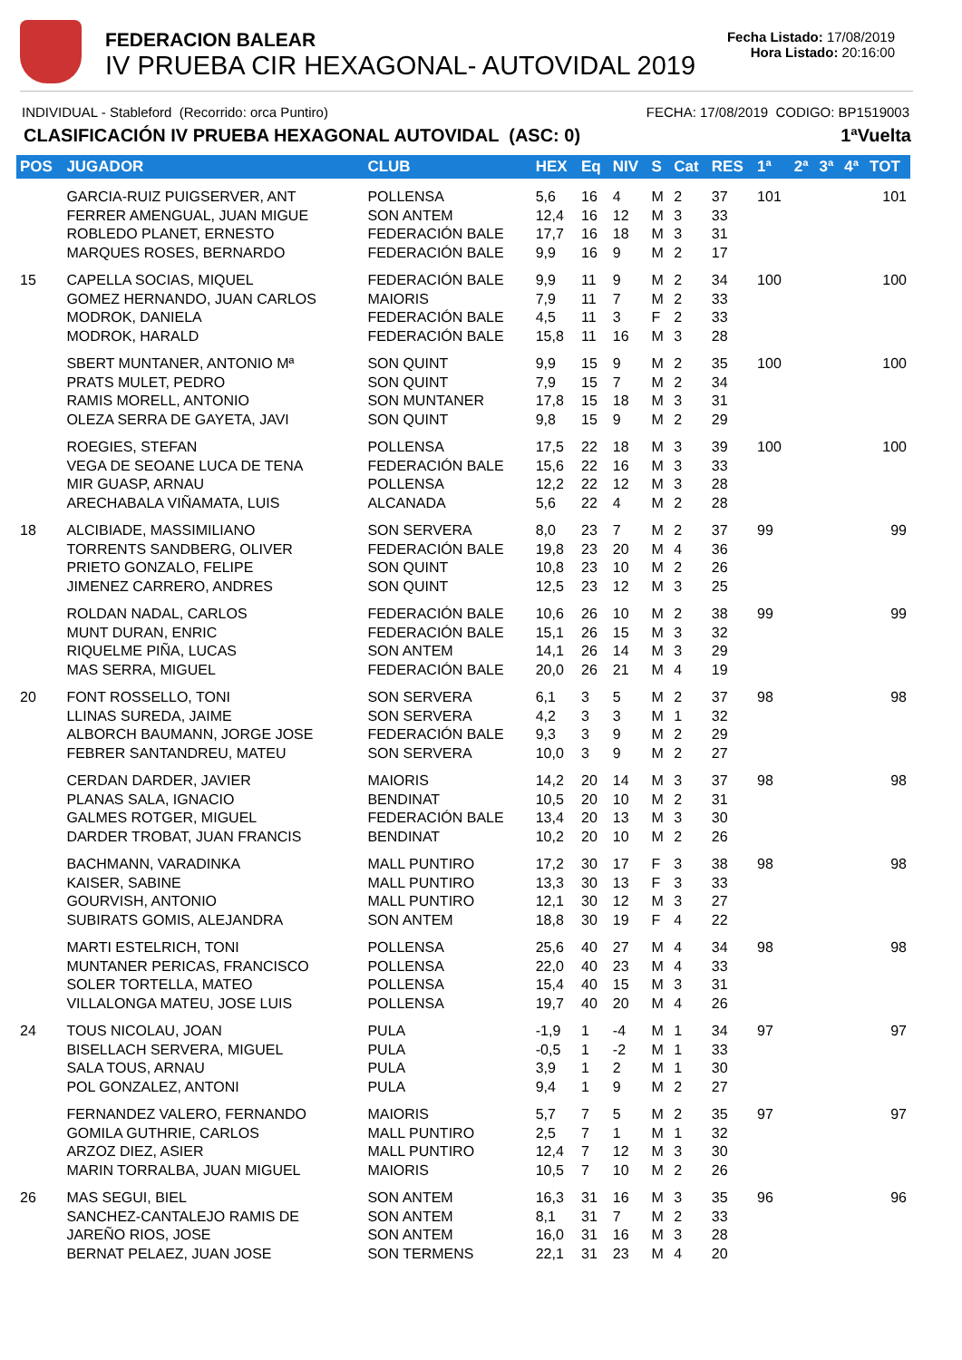FEDERACION BALEAR
IV PRUEBA CIR HEXAGONAL- AUTOVIDAL 2019
Fecha Listado: 17/08/2019
Hora Listado: 20:16:00
INDIVIDUAL - Stableford (Recorrido: orca Puntiro) FECHA: 17/08/2019 CODIGO: BP1519003
CLASIFICACIÓN IV PRUEBA HEXAGONAL AUTOVIDAL (ASC: 0) 1ªVuelta
| POS | JUGADOR | CLUB | HEX | Eq | NIV | S | Cat | RES | 1ª | 2ª | 3ª | 4ª | TOT |
| --- | --- | --- | --- | --- | --- | --- | --- | --- | --- | --- | --- | --- | --- |
| | GARCIA-RUIZ PUIGSERVER, ANT FERRER AMENGUAL, JUAN MIGUE ROBLEDO PLANET, ERNESTO MARQUES ROSES, BERNARDO | POLLENSA SON ANTEM FEDERACIÓN BALE FEDERACIÓN BALE | 5,6 12,4 17,7 9,9 | 16 16 16 16 | 4 12 18 9 | M M M M | 2 3 3 2 | 37 33 31 17 | 101 | | | | 101 |
| 15 | CAPELLA SOCIAS, MIQUEL GOMEZ HERNANDO, JUAN CARLOS MODROK, DANIELA MODROK, HARALD | FEDERACIÓN BALE MAIORIS FEDERACIÓN BALE FEDERACIÓN BALE | 9,9 7,9 4,5 15,8 | 11 11 11 11 | 9 7 3 16 | M M F M | 2 2 2 3 | 34 33 33 28 | 100 | | | | 100 |
| | SBERT MUNTANER, ANTONIO Mª PRATS MULET, PEDRO RAMIS MORELL, ANTONIO OLEZA SERRA DE GAYETA, JAVI | SON QUINT SON QUINT SON MUNTANER SON QUINT | 9,9 7,9 17,8 9,8 | 15 15 15 15 | 9 7 18 9 | M M M M | 2 2 3 2 | 35 34 31 29 | 100 | | | | 100 |
| | ROEGIES, STEFAN VEGA DE SEOANE LUCA DE TENA MIR GUASP, ARNAU ARECHABALA VIÑAMATA, LUIS | POLLENSA FEDERACIÓN BALE POLLENSA ALCANADA | 17,5 15,6 12,2 5,6 | 22 22 22 22 | 18 16 12 4 | M M M M | 3 3 3 2 | 39 33 28 28 | 100 | | | | 100 |
| 18 | ALCIBIADE, MASSIMILIANO TORRENTS SANDBERG, OLIVER PRIETO GONZALO, FELIPE JIMENEZ CARRERO, ANDRES | SON SERVERA FEDERACIÓN BALE SON QUINT SON QUINT | 8,0 19,8 10,8 12,5 | 23 23 23 23 | 7 20 10 12 | M M M M | 2 4 2 3 | 37 36 26 25 | 99 | | | | 99 |
| | ROLDAN NADAL, CARLOS MUNT DURAN, ENRIC RIQUELME PIÑA, LUCAS MAS SERRA, MIGUEL | FEDERACIÓN BALE FEDERACIÓN BALE SON ANTEM FEDERACIÓN BALE | 10,6 15,1 14,1 20,0 | 26 26 26 26 | 10 15 14 21 | M M M M | 2 3 3 4 | 38 32 29 19 | 99 | | | | 99 |
| 20 | FONT ROSSELLO, TONI LLINAS SUREDA, JAIME ALBORCH BAUMANN, JORGE JOSE FEBRER SANTANDREU, MATEU | SON SERVERA SON SERVERA FEDERACIÓN BALE SON SERVERA | 6,1 4,2 9,3 10,0 | 3 3 3 3 | 5 3 9 9 | M M M M | 2 1 2 2 | 37 32 29 27 | 98 | | | | 98 |
| | CERDAN DARDER, JAVIER PLANAS SALA, IGNACIO GALMES ROTGER, MIGUEL DARDER TROBAT, JUAN FRANCIS | MAIORIS BENDINAT FEDERACIÓN BALE BENDINAT | 14,2 10,5 13,4 10,2 | 20 20 20 20 | 14 10 13 10 | M M M M | 3 2 3 2 | 37 31 30 26 | 98 | | | | 98 |
| | BACHMANN, VARADINKA KAISER, SABINE GOURVISH, ANTONIO SUBIRATS GOMIS, ALEJANDRA | MALL PUNTIRO MALL PUNTIRO MALL PUNTIRO SON ANTEM | 17,2 13,3 12,1 18,8 | 30 30 30 30 | 17 13 12 19 | F F M F | 3 3 3 4 | 38 33 27 22 | 98 | | | | 98 |
| | MARTI ESTELRICH, TONI MUNTANER PERICAS, FRANCISCO SOLER TORTELLA, MATEO VILLALONGA MATEU, JOSE LUIS | POLLENSA POLLENSA POLLENSA POLLENSA | 25,6 22,0 15,4 19,7 | 40 40 40 40 | 27 23 15 20 | M M M M | 4 4 3 4 | 34 33 31 26 | 98 | | | | 98 |
| 24 | TOUS NICOLAU, JOAN BISELLACH SERVERA, MIGUEL SALA TOUS, ARNAU POL GONZALEZ, ANTONI | PULA PULA PULA PULA | -1,9 -0,5 3,9 9,4 | 1 1 1 1 | -4 -2 2 9 | M M M M | 1 1 1 2 | 34 33 30 27 | 97 | | | | 97 |
| | FERNANDEZ VALERO, FERNANDO GOMILA GUTHRIE, CARLOS ARZOZ DIEZ, ASIER MARIN TORRALBA, JUAN MIGUEL | MAIORIS MALL PUNTIRO MALL PUNTIRO MAIORIS | 5,7 2,5 12,4 10,5 | 7 7 7 7 | 5 1 12 10 | M M M M | 2 1 3 2 | 35 32 30 26 | 97 | | | | 97 |
| 26 | MAS SEGUI, BIEL SANCHEZ-CANTALEJO RAMIS DE JAREÑO RIOS, JOSE BERNAT PELAEZ, JUAN JOSE | SON ANTEM SON ANTEM SON ANTEM SON TERMENS | 16,3 8,1 16,0 22,1 | 31 31 31 31 | 16 7 16 23 | M M M M | 3 2 3 4 | 35 33 28 20 | 96 | | | | 96 |